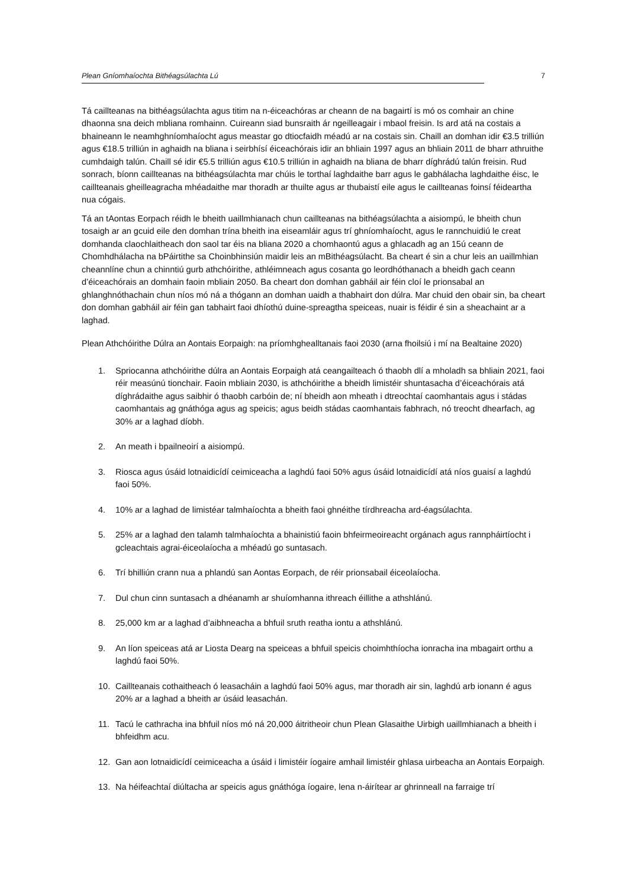Plean Gníomhaíochta Bithéagsúlachta Lú 7
Tá caillteanas na bithéagsúlachta agus titim na n-éiceachóras ar cheann de na bagairtí is mó os comhair an chine dhaonna sna deich mbliana romhainn. Cuireann siad bunsraith ár ngeilleagair i mbaol freisin. Is ard atá na costais a bhaineann le neamhghníomhaíocht agus meastar go dtiocfaidh méadú ar na costais sin. Chaill an domhan idir €3.5 trilliún agus €18.5 trilliún in aghaidh na bliana i seirbhísí éiceachórais idir an bhliain 1997 agus an bhliain 2011 de bharr athruithe cumhdaigh talún. Chaill sé idir €5.5 trilliún agus €10.5 trilliún in aghaidh na bliana de bharr díghrádú talún freisin. Rud sonrach, bíonn caillteanas na bithéagsúlachta mar chúis le torthaí laghdaithe barr agus le gabhálacha laghdaithe éisc, le caillteanais gheilleagracha mhéadaithe mar thoradh ar thuilte agus ar thubaistí eile agus le caillteanas foinsí féideartha nua cógais.
Tá an tAontas Eorpach réidh le bheith uaillmhianach chun caillteanas na bithéagsúlachta a aisiompú, le bheith chun tosaigh ar an gcuid eile den domhan trína bheith ina eiseamláir agus trí ghníomhaíocht, agus le rannchuidiú le creat domhanda claochlaitheach don saol tar éis na bliana 2020 a chomhaontú agus a ghlacadh ag an 15ú ceann de Chomhdhálacha na bPáirtithe sa Choinbhinsiún maidir leis an mBithéagsúlacht. Ba cheart é sin a chur leis an uaillmhian cheannlíne chun a chinntiú gurb athchóirithe, athléimneach agus cosanta go leordhóthanach a bheidh gach ceann d’éiceachórais an domhain faoin mbliain 2050. Ba cheart don domhan gabháil air féin cloí le prionsabal an ghlanghnóthachain chun níos mó ná a thógann an domhan uaidh a thabhairt don dúlra. Mar chuid den obair sin, ba cheart don domhan gabháil air féin gan tabhairt faoi dhíothú duine-spreagtha speiceas, nuair is féidir é sin a sheachaint ar a laghad.
Plean Athchóirithe Dúlra an Aontais Eorpaigh: na príomhghealltanais faoi 2030 (arna fhoilsiú i mí na Bealtaine 2020)
1. Spriocanna athchóirithe dúlra an Aontais Eorpaigh atá ceangailteach ó thaobh dlí a mholadh sa bhliain 2021, faoi réir measúnú tionchair. Faoin mbliain 2030, is athchóirithe a bheidh limistéir shuntasacha d’éiceachórais atá díghrádaithe agus saibhir ó thaobh carbóin de; ní bheidh aon mheath i dtreochtaí caomhantais agus i stádas caomhantais ag gnáthóga agus ag speicis; agus beidh stádas caomhantais fabhrach, nó treocht dhearfach, ag 30% ar a laghad díobh.
2. An meath i bpailneoirí a aisiompú.
3. Riosca agus úsáid lotnaidicídí ceimiceacha a laghdú faoi 50% agus úsáid lotnaidicídí atá níos guaisí a laghdú faoi 50%.
4. 10% ar a laghad de limistéar talmhaíochta a bheith faoi ghnéithe tírdhreacha ard-éagsúlachta.
5. 25% ar a laghad den talamh talmhaíochta a bhainistiú faoin bhfeirmeoireacht orgánach agus rannpháirtíocht i gcleachtais agrai-éiceolaíocha a mhéadú go suntasach.
6. Trí bhilliún crann nua a phlandú san Aontas Eorpach, de réir prionsabail éiceolaíocha.
7. Dul chun cinn suntasach a dhéanamh ar shuíomhanna ithreach éillithe a athshlánú.
8. 25,000 km ar a laghad d’aibhneacha a bhfuil sruth reatha iontu a athshlánú.
9. An líon speiceas atá ar Liosta Dearg na speiceas a bhfuil speicis choimhthíocha ionracha ina mbagairt orthu a laghdú faoi 50%.
10. Caillteanais cothaitheach ó leasacháin a laghdú faoi 50% agus, mar thoradh air sin, laghdú arb ionann é agus 20% ar a laghad a bheith ar úsáid leasachán.
11. Tacú le cathracha ina bhfuil níos mó ná 20,000 áitritheoir chun Plean Glasaithe Uirbigh uaillmhianach a bheith i bhfeidhm acu.
12. Gan aon lotnaidicídí ceimiceacha a úsáid i limistéir íogaire amhail limistéir ghlasa uirbeacha an Aontais Eorpaigh.
13. Na héifeachtaí diúltacha ar speicis agus gnáthóga íogaire, lena n-áirítear ar ghrinneall na farraige trí